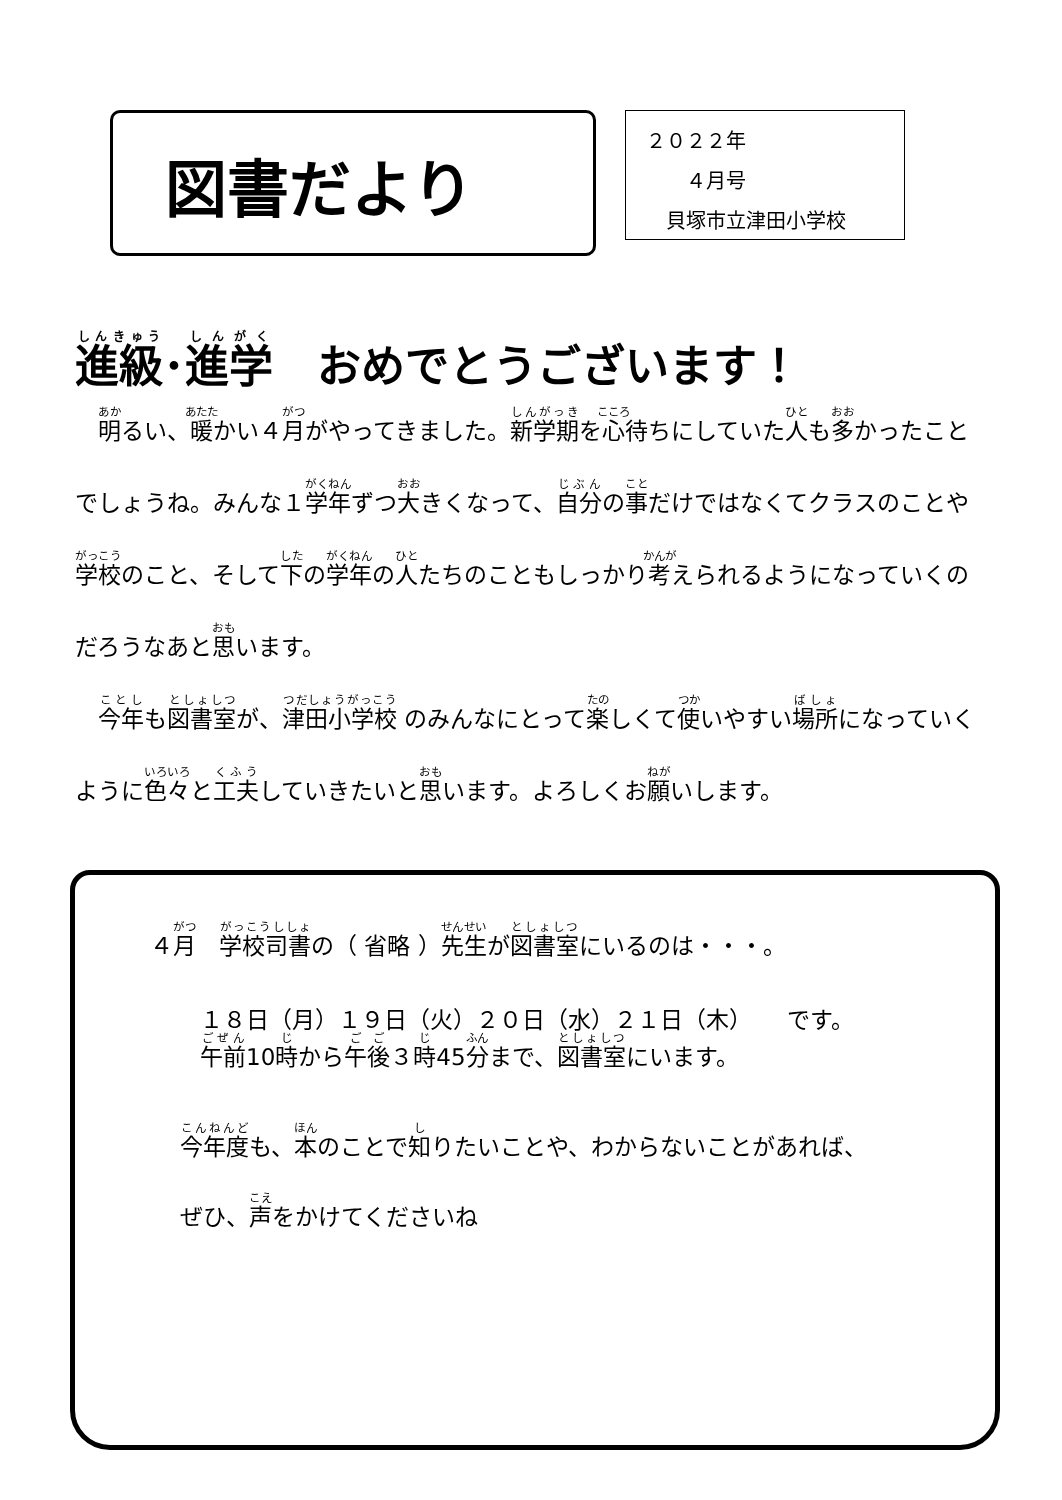図書だより
２０２２年
　　４月号
　貝塚市立津田小学校
進級･進学　おめでとうございます！
　明るい、暖かい４月がやってきました。新学期を心待ちにしていた人も多かったことでしょうね。みんな１学年ずつ大きくなって、自分の事だけではなくてクラスのことや学校のこと、そして下の学年の人たちのこともしっかり考えられるようになっていくのだろうなあと思います。
　今年も図書室が、津田小学校 のみんなにとって楽しくて使いやすい場所になっていくように色々と工夫していきたいと思います。よろしくお願いします。
４月　学校司書の（ 省略 ）先生が図書室にいるのは・・・。
１８日（月）１９日（火）２０日（水）２１日（木）　　です。
午前10時から午後３時45分まで、図書室にいます。
今年度も、本のことで知りたいことや、わからないことがあれば、
ぜひ、声をかけてくださいね